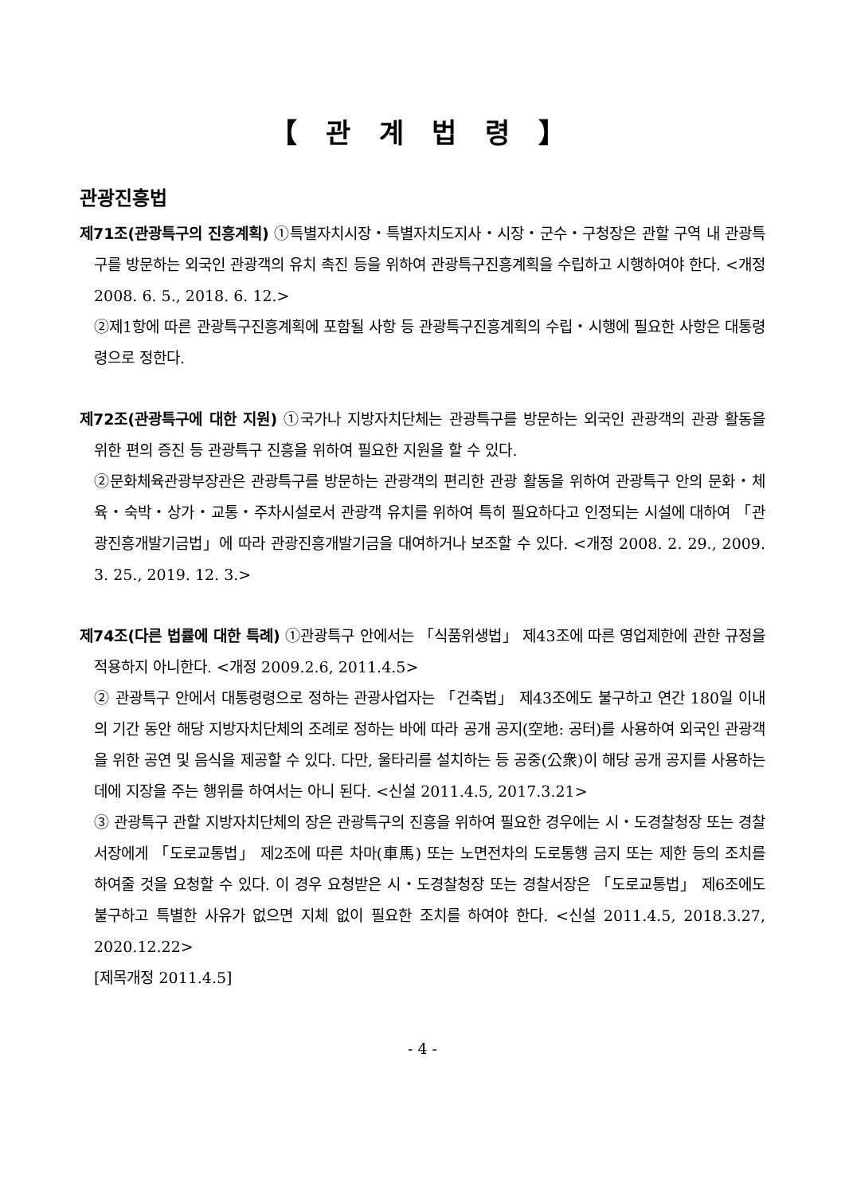【 관 계 법 령 】
관광진흥법
제71조(관광특구의 진흥계획) ①특별자치시장・특별자치도지사・시장・군수・구청장은 관할 구역 내 관광특구를 방문하는 외국인 관광객의 유치 촉진 등을 위하여 관광특구진흥계획을 수립하고 시행하여야 한다. <개정 2008. 6. 5., 2018. 6. 12.>
②제1항에 따른 관광특구진흥계획에 포함될 사항 등 관광특구진흥계획의 수립・시행에 필요한 사항은 대통령령으로 정한다.
제72조(관광특구에 대한 지원) ①국가나 지방자치단체는 관광특구를 방문하는 외국인 관광객의 관광 활동을 위한 편의 증진 등 관광특구 진흥을 위하여 필요한 지원을 할 수 있다.
②문화체육관광부장관은 관광특구를 방문하는 관광객의 편리한 관광 활동을 위하여 관광특구 안의 문화・체육・숙박・상가・교통・주차시설로서 관광객 유치를 위하여 특히 필요하다고 인정되는 시설에 대하여 「관광진흥개발기금법」에 따라 관광진흥개발기금을 대여하거나 보조할 수 있다. <개정 2008. 2. 29., 2009. 3. 25., 2019. 12. 3.>
제74조(다른 법률에 대한 특례) ①관광특구 안에서는 「식품위생법」 제43조에 따른 영업제한에 관한 규정을 적용하지 아니한다. <개정 2009.2.6, 2011.4.5>
② 관광특구 안에서 대통령령으로 정하는 관광사업자는 「건축법」 제43조에도 불구하고 연간 180일 이내의 기간 동안 해당 지방자치단체의 조례로 정하는 바에 따라 공개 공지(空地: 공터)를 사용하여 외국인 관광객을 위한 공연 및 음식을 제공할 수 있다. 다만, 울타리를 설치하는 등 공중(公衆)이 해당 공개 공지를 사용하는 데에 지장을 주는 행위를 하여서는 아니 된다. <신설 2011.4.5, 2017.3.21>
③ 관광특구 관할 지방자치단체의 장은 관광특구의 진흥을 위하여 필요한 경우에는 시・도경찰청장 또는 경찰서장에게 「도로교통법」 제2조에 따른 차마(車馬) 또는 노면전차의 도로통행 금지 또는 제한 등의 조치를 하여줄 것을 요청할 수 있다. 이 경우 요청받은 시・도경찰청장 또는 경찰서장은 「도로교통법」 제6조에도 불구하고 특별한 사유가 없으면 지체 없이 필요한 조치를 하여야 한다. <신설 2011.4.5, 2018.3.27, 2020.12.22>
[제목개정 2011.4.5]
- 4 -